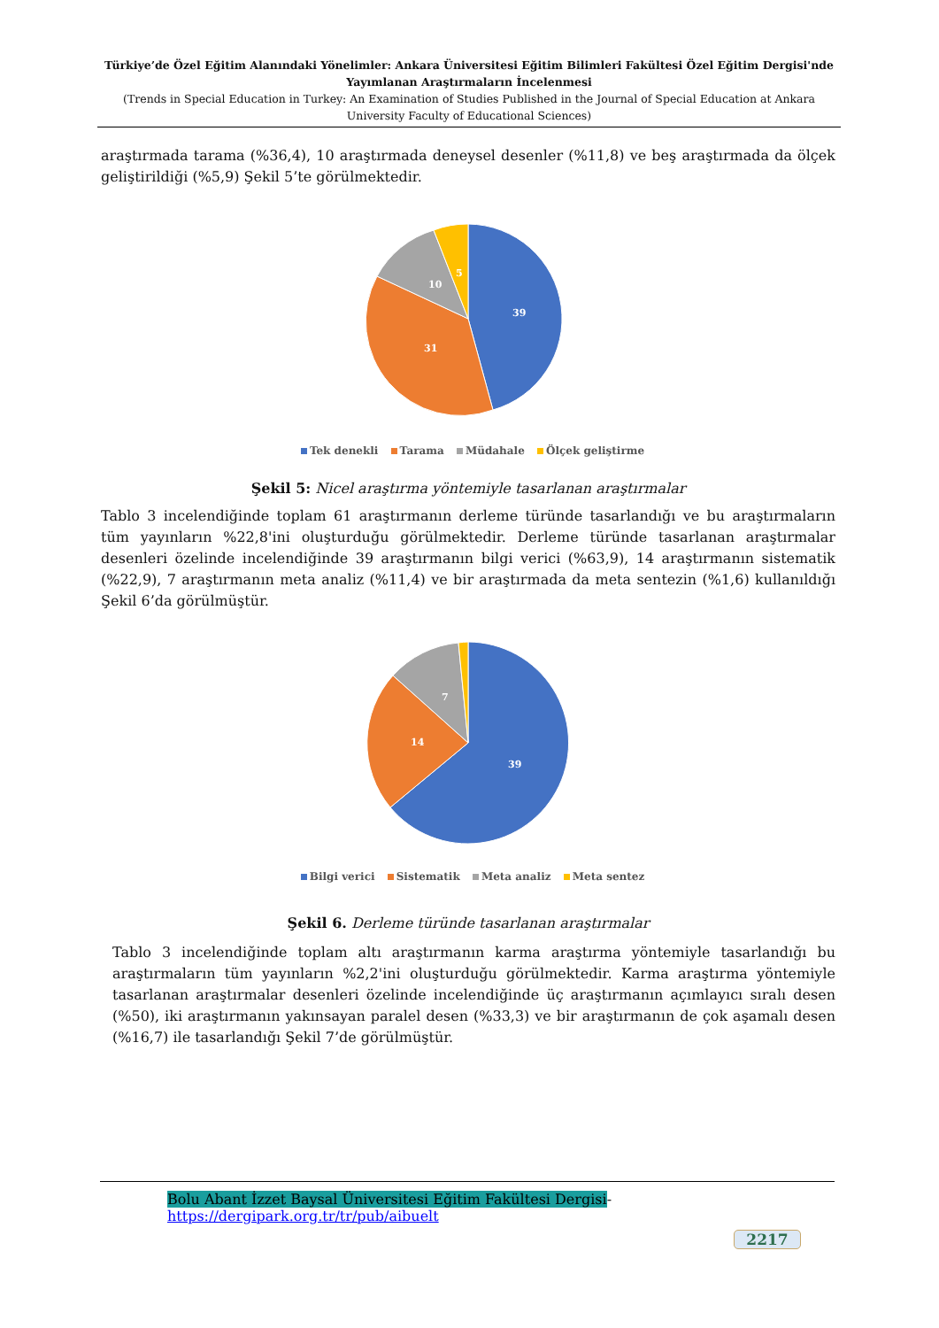Türkiye’de Özel Eğitim Alanındaki Yönelimler: Ankara Üniversitesi Eğitim Bilimleri Fakültesi Özel Eğitim Dergisi'nde Yayımlanan Araştırmaların İncelenmesi
(Trends in Special Education in Turkey: An Examination of Studies Published in the Journal of Special Education at Ankara University Faculty of Educational Sciences)
araştırmada tarama (%36,4), 10 araştırmada deneysel desenler (%11,8) ve beş araştırmada da ölçek geliştirildiği (%5,9) Şekil 5’te görülmektedir.
39
31
10
5
Tek denekli Tarama Müdahale Ölçek geliştirme
Şekil 5: Nicel araştırma yöntemiyle tasarlanan araştırmalar
Tablo 3 incelendiğinde toplam 61 araştırmanın derleme türünde tasarlandığı ve bu araştırmaların tüm yayınların %22,8'ini oluşturduğu görülmektedir. Derleme türünde tasarlanan araştırmalar desenleri özelinde incelendiğinde 39 araştırmanın bilgi verici (%63,9), 14 araştırmanın sistematik (%22,9), 7 araştırmanın meta analiz (%11,4) ve bir araştırmada da meta sentezin (%1,6) kullanıldığı Şekil 6’da görülmüştür.
39
14
7
Bilgi verici Sistematik Meta analiz Meta sentez
Şekil 6. Derleme türünde tasarlanan araştırmalar
Tablo 3 incelendiğinde toplam altı araştırmanın karma araştırma yöntemiyle tasarlandığı bu araştırmaların tüm yayınların %2,2'ini oluşturduğu görülmektedir. Karma araştırma yöntemiyle tasarlanan araştırmalar desenleri özelinde incelendiğinde üç araştırmanın açımlayıcı sıralı desen (%50), iki araştırmanın yakınsayan paralel desen (%33,3) ve bir araştırmanın de çok aşamalı desen (%16,7) ile tasarlandığı Şekil 7’de görülmüştür.
Bolu Abant İzzet Baysal Üniversitesi Eğitim Fakültesi Dergisi- https://dergipark.org.tr/tr/pub/aibuelt
2217